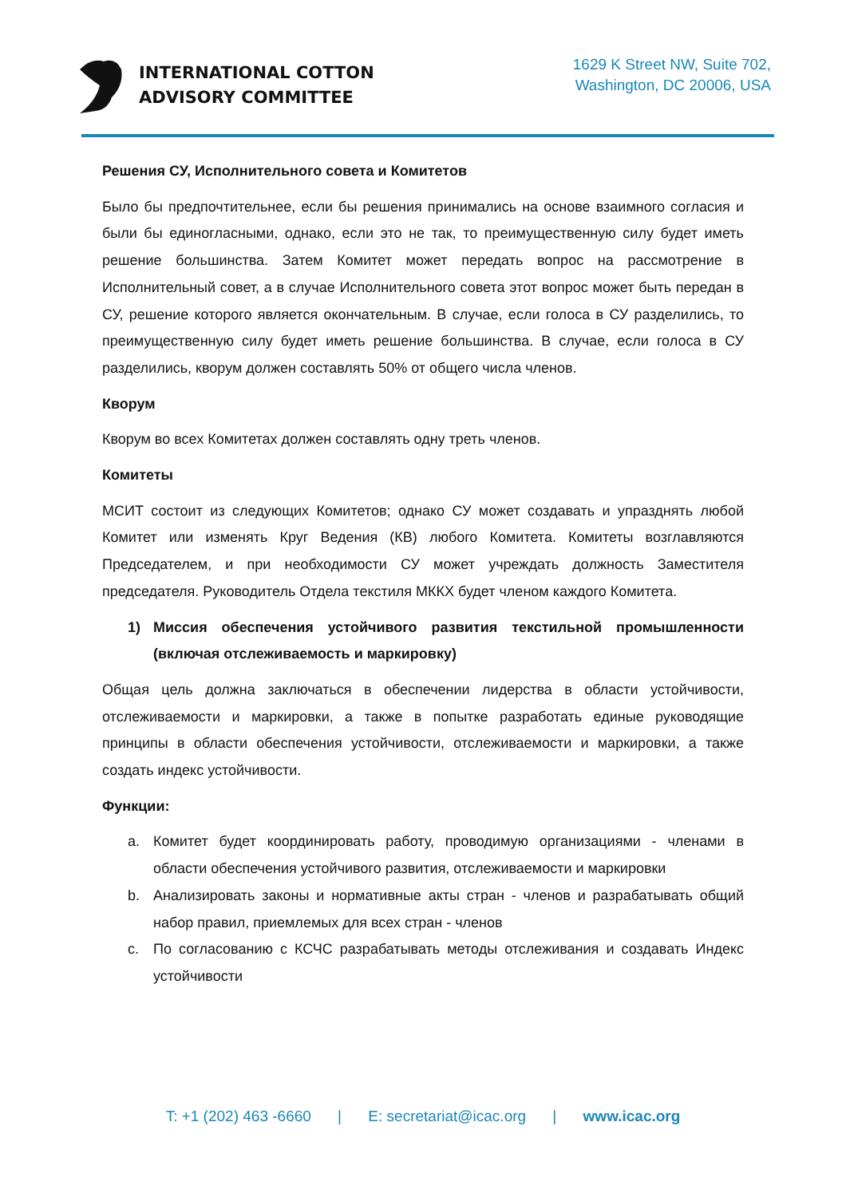INTERNATIONAL COTTON
ADVISORY COMMITTEE
1629 K Street NW, Suite 702,
Washington, DC 20006, USA
Решения СУ, Исполнительного совета и Комитетов
Было бы предпочтительнее, если бы решения принимались на основе взаимного согласия и были бы единогласными, однако, если это не так, то преимущественную силу будет иметь решение большинства. Затем Комитет может передать вопрос на рассмотрение в Исполнительный совет, а в случае Исполнительного совета этот вопрос может быть передан в СУ, решение которого является окончательным. В случае, если голоса в СУ разделились, то преимущественную силу будет иметь решение большинства. В случае, если голоса в СУ разделились, кворум должен составлять 50% от общего числа членов.
Кворум
Кворум во всех Комитетах должен составлять одну треть членов.
Комитеты
МСИТ состоит из следующих Комитетов; однако СУ может создавать и упразднять любой Комитет или изменять Круг Ведения (КВ) любого Комитета. Комитеты возглавляются Председателем, и при необходимости СУ может учреждать должность Заместителя председателя. Руководитель Отдела текстиля МККХ будет членом каждого Комитета.
1) Миссия обеспечения устойчивого развития текстильной промышленности (включая отслеживаемость и маркировку)
Общая цель должна заключаться в обеспечении лидерства в области устойчивости, отслеживаемости и маркировки, а также в попытке разработать единые руководящие принципы в области обеспечения устойчивости, отслеживаемости и маркировки, а также создать индекс устойчивости.
Функции:
a. Комитет будет координировать работу, проводимую организациями - членами в области обеспечения устойчивого развития, отслеживаемости и маркировки
b. Анализировать законы и нормативные акты стран - членов и разрабатывать общий набор правил, приемлемых для всех стран - членов
c. По согласованию с КСЧС разрабатывать методы отслеживания и создавать Индекс устойчивости
T: +1 (202) 463 -6660 | E: secretariat@icac.org | www.icac.org